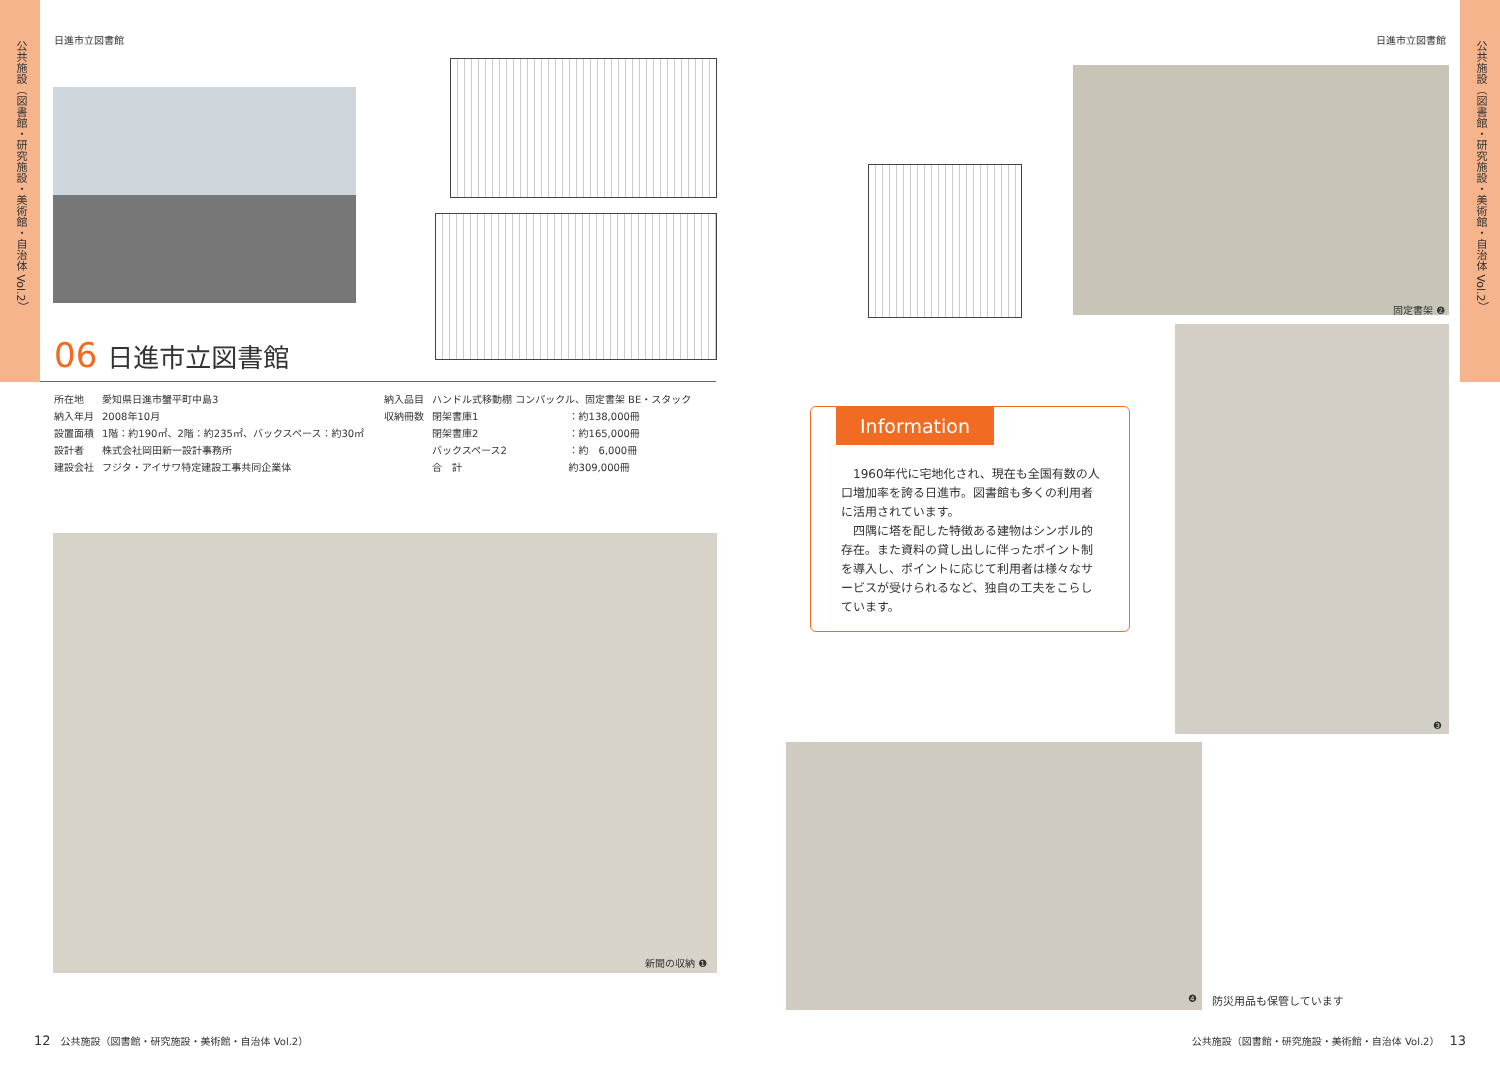公共施設（図書館・研究施設・美術館・自治体 Vol.2）
公共施設（図書館・研究施設・美術館・自治体 Vol.2）
日進市立図書館 日進市立図書館
06 日進市立図書館
| 所在地 | 愛知県日進市蟹平町中島3 |
| 納入年月 | 2008年10月 |
| 設置面積 | 1階：約190㎡、2階：約235㎡、バックスペース：約30㎡ |
| 設計者 | 株式会社岡田新一設計事務所 |
| 建設会社 | フジタ・アイサワ特定建設工事共同企業体 |
| 納入品目 | ハンドル式移動棚 コンパックル、固定書架 BE・スタック | |
| 収納冊数 | 閉架書庫1 | ：約138,000冊 |
| | 閉架書庫2 | ：約165,000冊 |
| | バックスペース2 | ：約 6,000冊 |
| | 合 計 | 約309,000冊 |
新聞の収納 ❶
固定書架 ❷
Information
　1960年代に宅地化され、現在も全国有数の人口増加率を誇る日進市。図書館も多くの利用者に活用されています。
　四隅に塔を配した特徴ある建物はシンボル的存在。また資料の貸し出しに伴ったポイント制を導入し、ポイントに応じて利用者は様々なサービスが受けられるなど、独自の工夫をこらしています。
❸
❹ 防災用品も保管しています
12　公共施設（図書館・研究施設・美術館・自治体 Vol.2）
公共施設（図書館・研究施設・美術館・自治体 Vol.2）　13